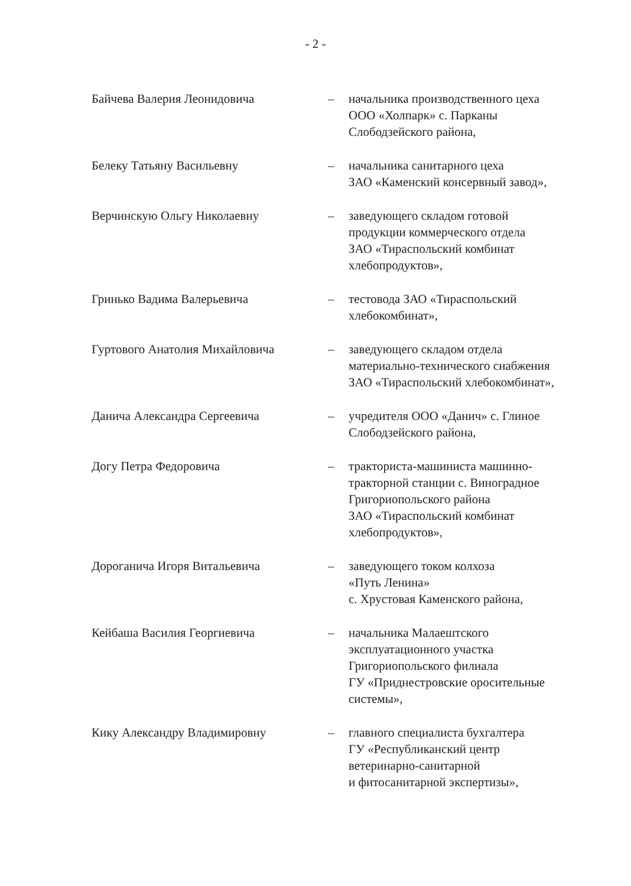- 2 -
Байчева Валерия Леонидовича – начальника производственного цеха
ООО «Холпарк» с. Парканы
Слободзейского района,
Белеку Татьяну Васильевну – начальника санитарного цеха
ЗАО «Каменский консервный завод»,
Верчинскую Ольгу Николаевну – заведующего складом готовой
продукции коммерческого отдела
ЗАО «Тираспольский комбинат
хлебопродуктов»,
Гринько Вадима Валерьевича – тестовода ЗАО «Тираспольский
хлебокомбинат»,
Гуртового Анатолия Михайловича – заведующего складом отдела
материально-технического снабжения
ЗАО «Тираспольский хлебокомбинат»,
Данича Александра Сергеевича – учредителя ООО «Данич» с. Глиное
Слободзейского района,
Догу Петра Федоровича – тракториста-машиниста машинно-
тракторной станции с. Виноградное
Григориопольского района
ЗАО «Тираспольский комбинат
хлебопродуктов»,
Дороганича Игоря Витальевича – заведующего током колхоза
«Путь Ленина»
с. Хрустовая Каменского района,
Кейбаша Василия Георгиевича – начальника Малаештского
эксплуатационного участка
Григориопольского филиала
ГУ «Приднестровские оросительные
системы»,
Кику Александру Владимировну – главного специалиста бухгалтера
ГУ «Республиканский центр
ветеринарно-санитарной
и фитосанитарной экспертизы»,